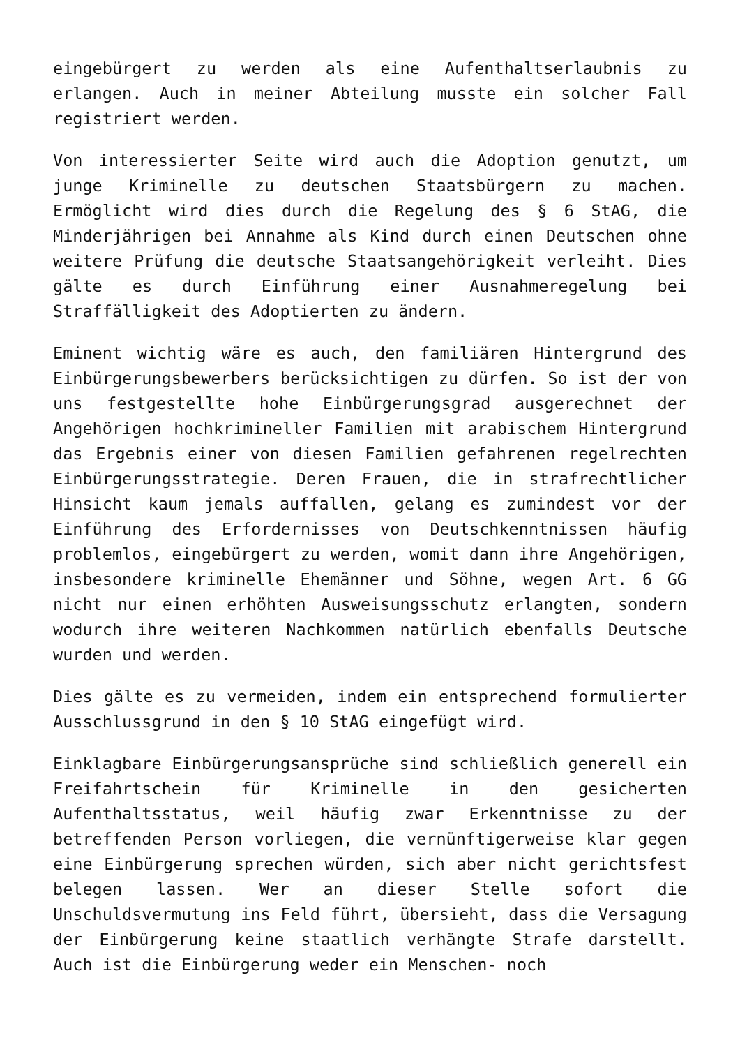eingebürgert zu werden als eine Aufenthaltserlaubnis zu erlangen. Auch in meiner Abteilung musste ein solcher Fall registriert werden.
Von interessierter Seite wird auch die Adoption genutzt, um junge Kriminelle zu deutschen Staatsbürgern zu machen. Ermöglicht wird dies durch die Regelung des § 6 StAG, die Minderjährigen bei Annahme als Kind durch einen Deutschen ohne weitere Prüfung die deutsche Staatsangehörigkeit verleiht. Dies gälte es durch Einführung einer Ausnahmeregelung bei Straffälligkeit des Adoptierten zu ändern.
Eminent wichtig wäre es auch, den familiären Hintergrund des Einbürgerungsbewerbers berücksichtigen zu dürfen. So ist der von uns festgestellte hohe Einbürgerungsgrad ausgerechnet der Angehörigen hochkrimineller Familien mit arabischem Hintergrund das Ergebnis einer von diesen Familien gefahrenen regelrechten Einbürgerungsstrategie. Deren Frauen, die in strafrechtlicher Hinsicht kaum jemals auffallen, gelang es zumindest vor der Einführung des Erfordernisses von Deutschkenntnissen häufig problemlos, eingebürgert zu werden, womit dann ihre Angehörigen, insbesondere kriminelle Ehemänner und Söhne, wegen Art. 6 GG nicht nur einen erhöhten Ausweisungsschutz erlangten, sondern wodurch ihre weiteren Nachkommen natürlich ebenfalls Deutsche wurden und werden.
Dies gälte es zu vermeiden, indem ein entsprechend formulierter Ausschlussgrund in den § 10 StAG eingefügt wird.
Einklagbare Einbürgerungsansprüche sind schließlich generell ein Freifahrtschein für Kriminelle in den gesicherten Aufenthaltsstatus, weil häufig zwar Erkenntnisse zu der betreffenden Person vorliegen, die vernünftigerweise klar gegen eine Einbürgerung sprechen würden, sich aber nicht gerichtsfest belegen lassen. Wer an dieser Stelle sofort die Unschuldsvermutung ins Feld führt, übersieht, dass die Versagung der Einbürgerung keine staatlich verhängte Strafe darstellt. Auch ist die Einbürgerung weder ein Menschen- noch